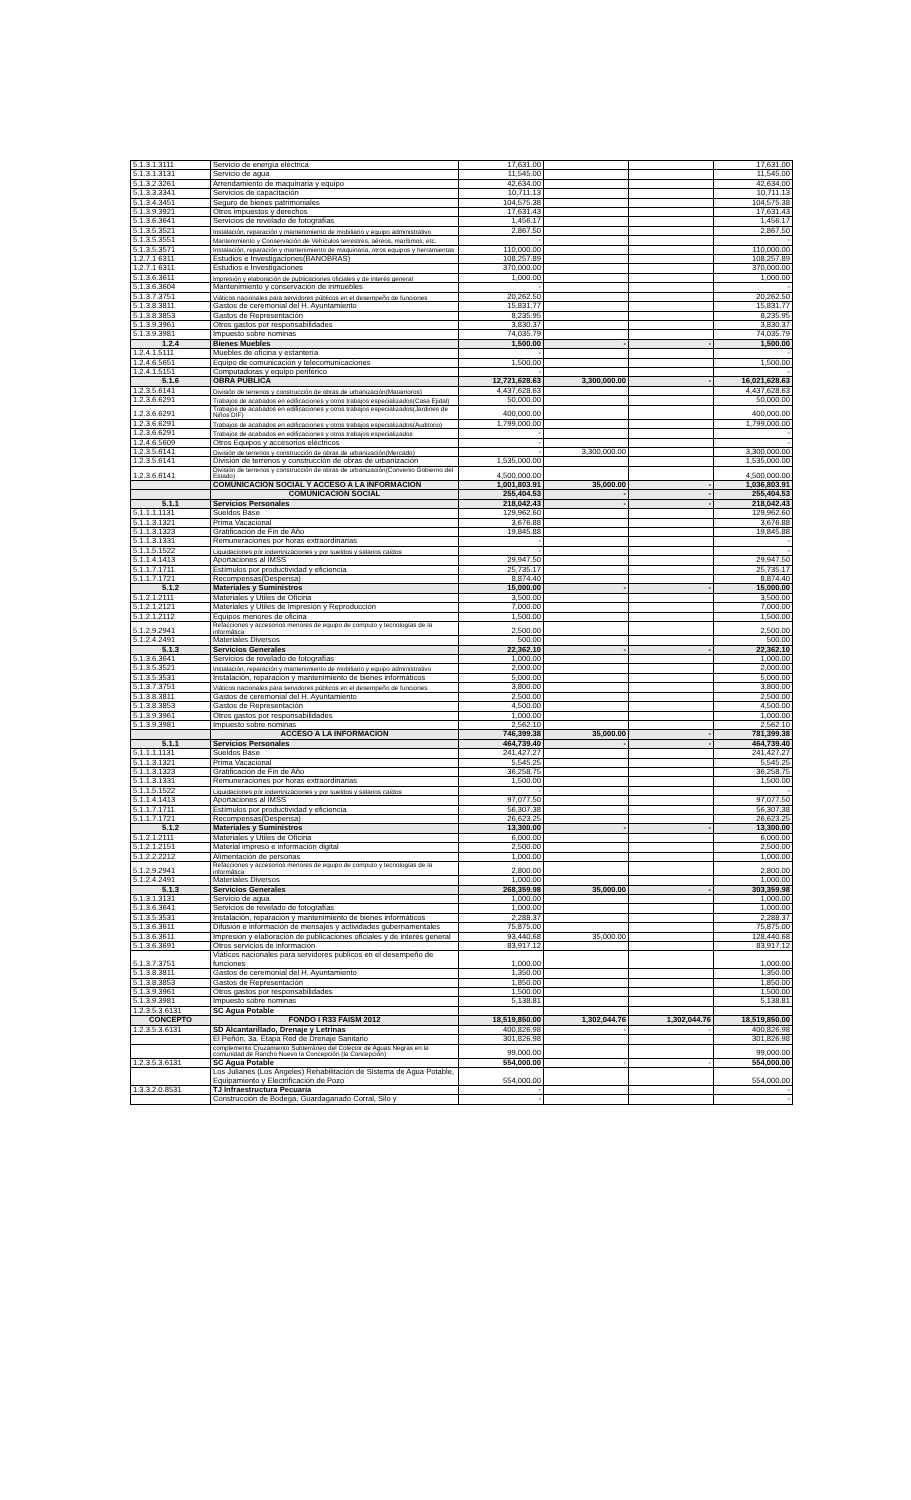| 5.1.3.1.3111 | Servicio de energía eléctrica | 17,631.00 | | | 17,631.00 |
| 5.1.3.1.3131 | Servicio de agua | 11,545.00 | | | 11,545.00 |
| 5.1.3.2.3261 | Arrendamiento de maquinaria y equipo | 42,634.00 | | | 42,634.00 |
| 5.1.3.3.3341 | Servicios de capacitación | 10,711.13 | | | 10,711.13 |
| 5.1.3.4.3451 | Seguro de bienes patrimoniales | 104,575.38 | | | 104,575.38 |
| 5.1.3.9.3921 | Otros impuestos y derechos | 17,631.43 | | | 17,631.43 |
| 5.1.3.6.3641 | Servicios de revelado de fotografías | 1,456.17 | | | 1,456.17 |
| 5.1.3.5.3521 | Instalación, reparación y mantenimiento de mobiliario y equipo administrativo | 2,867.50 | | | 2,867.50 |
| 5.1.3.5.3551 | Mantenimiento y Conservación de Vehículos terrestres, aéreos, marítimos, etc. | - | | | - |
| 5.1.3.5.3571 | Instalación, reparación y mantenimiento de maquinaria, otros equipos y herramientas | 110,000.00 | | | 110,000.00 |
| 1.2.7.1 6311 | Estudios e Investigaciones(BANOBRAS) | 108,257.89 | | | 108,257.89 |
| 1.2.7.1 6311 | Estudios e Investigaciones | 370,000.00 | | | 370,000.00 |
| 5.1.3.6.3611 | Impresión y elaboración de publicaciones oficiales y de interés general | 1,000.00 | | | 1,000.00 |
| 5.1.3.6.3604 | Mantenimiento y conservación de inmuebles | - | | | - |
| 5.1.3.7.3751 | Viáticos nacionales para servidores públicos en el desempeño de funciones | 20,262.50 | | | 20,262.50 |
| 5.1.3.8.3811 | Gastos de ceremonial del H. Ayuntamiento | 15,831.77 | | | 15,831.77 |
| 5.1.3.8.3853 | Gastos de Representación | 8,235.95 | | | 8,235.95 |
| 5.1.3.9.3961 | Otros gastos por responsabilidades | 3,830.37 | | | 3,830.37 |
| 5.1.3.9.3981 | Impuesto sobre nominas | 74,035.79 | | | 74,035.79 |
| 1.2.4 | Bienes Muebles | 1,500.00 | - | - | 1,500.00 |
| 1.2.4.1.5111 | Muebles de oficina y estantería | - | | | - |
| 1.2.4.6.5651 | Equipo de comunicación y telecomunicaciones | 1,500.00 | | | 1,500.00 |
| 1.2.4.1.5151 | Computadoras y equipo periférico | - | | | - |
| 5.1.6 | OBRA PUBLICA | 12,721,628.63 | 3,300,000.00 | - | 16,021,628.63 |
| 1.2.3.5.6141 | División de terrenos y construcción de obras de urbanización(Matamoros) | 4,437,628.63 | | | 4,437,628.63 |
| 1.2.3.6.6291 | Trabajos de acabados en edificaciones y otros trabajos especializados(Casa Ejidal) | 50,000.00 | | | 50,000.00 |
| 1.2.3.6.6291 | Trabajos de acabados en edificaciones y otros trabajos especializados(Jardines de Niños DIF) | 400,000.00 | | | 400,000.00 |
| 1.2.3.6.6291 | Trabajos de acabados en edificaciones y otros trabajos especializados(Auditorio) | 1,799,000.00 | | | 1,799,000.00 |
| 1.2.3.6.6291 | Trabajos de acabados en edificaciones y otros trabajos especializados | - | | | - |
| 1.2.4.6.5609 | Otros Equipos y accesorios eléctricos | - | | | - |
| 1.2.3.5.6141 | División de terrenos y construcción de obras de urbanización(Mercado) | - | 3,300,000.00 | | 3,300,000.00 |
| 1.2.3.5.6141 | División de terrenos y construcción de obras de urbanización | 1,535,000.00 | | | 1,535,000.00 |
| 1.2.3.6.6141 | División de terrenos y construcción de obras de urbanización(Convenio Gobierno del Estado) | 4,500,000.00 | | | 4,500,000.00 |
| | COMUNICACIÓN SOCIAL Y ACCESO A LA INFORMACIÓN | 1,001,803.91 | 35,000.00 | - | 1,036,803.91 |
| | COMUNICACIÓN SOCIAL | 255,404.53 | - | - | 255,404.53 |
| 5.1.1 | Servicios Personales | 218,042.43 | - | - | 218,042.43 |
| 5.1.1.1.1131 | Sueldos Base | 129,962.60 | | | 129,962.60 |
| 5.1.1.3.1321 | Prima Vacacional | 3,676.88 | | | 3,676.88 |
| 5.1.1.3.1323 | Gratificación de Fin de Año | 19,845.88 | | | 19,845.88 |
| 5.1.1.3.1331 | Remuneraciones por horas extraordinarias | - | | | - |
| 5.1.1.5.1522 | Liquidaciones por indemnizaciones y por sueldos y salarios caídos | - | | | - |
| 5.1.1.4.1413 | Aportaciones al IMSS | 29,947.50 | | | 29,947.50 |
| 5.1.1.7.1711 | Estímulos por productividad y eficiencia | 25,735.17 | | | 25,735.17 |
| 5.1.1.7.1721 | Recompensas(Despensa) | 8,874.40 | | | 8,874.40 |
| 5.1.2 | Materiales y Suministros | 15,000.00 | - | - | 15,000.00 |
| 5.1.2.1.2111 | Materiales y Útiles de Oficina | 3,500.00 | | | 3,500.00 |
| 5.1.2.1.2121 | Materiales y Útiles de Impresión y Reproducción | 7,000.00 | | | 7,000.00 |
| 5.1.2.1.2112 | Equipos menores de oficina | 1,500.00 | | | 1,500.00 |
| 5.1.2.9.2941 | Refacciones y accesorios menores de equipo de computo y tecnologías de la informática | 2,500.00 | | | 2,500.00 |
| 5.1.2.4.2491 | Materiales Diversos | 500.00 | | | 500.00 |
| 5.1.3 | Servicios Generales | 22,362.10 | - | - | 22,362.10 |
| 5.1.3.6.3641 | Servicios de revelado de fotografías | 1,000.00 | | | 1,000.00 |
| 5.1.3.5.3521 | Instalación, reparación y mantenimiento de mobiliario y equipo administrativo | 2,000.00 | | | 2,000.00 |
| 5.1.3.5.3531 | Instalación, reparación y mantenimiento de bienes informáticos | 5,000.00 | | | 5,000.00 |
| 5.1.3.7.3751 | Viáticos nacionales para servidores públicos en el desempeño de funciones | 3,800.00 | | | 3,800.00 |
| 5.1.3.8.3811 | Gastos de ceremonial del H. Ayuntamiento | 2,500.00 | | | 2,500.00 |
| 5.1.3.8.3853 | Gastos de Representación | 4,500.00 | | | 4,500.00 |
| 5.1.3.9.3961 | Otros gastos por responsabilidades | 1,000.00 | | | 1,000.00 |
| 5.1.3.9.3981 | Impuesto sobre nominas | 2,562.10 | | | 2,562.10 |
| | ACCESO A LA INFORMACIÓN | 746,399.38 | 35,000.00 | - | 781,399.38 |
| 5.1.1 | Servicios Personales | 464,739.40 | - | - | 464,739.40 |
| 5.1.1.1.1131 | Sueldos Base | 241,427.27 | | | 241,427.27 |
| 5.1.1.3.1321 | Prima Vacacional | 5,545.25 | | | 5,545.25 |
| 5.1.1.3.1323 | Gratificación de Fin de Año | 36,258.75 | | | 36,258.75 |
| 5.1.1.3.1331 | Remuneraciones por horas extraordinarias | 1,500.00 | | | 1,500.00 |
| 5.1.1.5.1522 | Liquidaciones por indemnizaciones y por sueldos y salarios caídos | - | | | - |
| 5.1.1.4.1413 | Aportaciones al IMSS | 97,077.50 | | | 97,077.50 |
| 5.1.1.7.1711 | Estímulos por productividad y eficiencia | 56,307.38 | | | 56,307.38 |
| 5.1.1.7.1721 | Recompensas(Despensa) | 26,623.25 | | | 26,623.25 |
| 5.1.2 | Materiales y Suministros | 13,300.00 | - | - | 13,300.00 |
| 5.1.2.1.2111 | Materiales y Útiles de Oficina | 6,000.00 | | | 6,000.00 |
| 5.1.2.1.2151 | Material impreso e información digital | 2,500.00 | | | 2,500.00 |
| 5.1.2.2.2212 | Alimentación de personas | 1,000.00 | | | 1,000.00 |
| 5.1.2.9.2941 | Refacciones y accesorios menores de equipo de computo y tecnologías de la informática | 2,800.00 | | | 2,800.00 |
| 5.1.2.4.2491 | Materiales Diversos | 1,000.00 | | | 1,000.00 |
| 5.1.3 | Servicios Generales | 268,359.98 | 35,000.00 | - | 303,359.98 |
| 5.1.3.1.3131 | Servicio de agua | 1,000.00 | | | 1,000.00 |
| 5.1.3.6.3641 | Servicios de revelado de fotografías | 1,000.00 | | | 1,000.00 |
| 5.1.3.5.3531 | Instalación, reparación y mantenimiento de bienes informáticos | 2,288.37 | | | 2,288.37 |
| 5.1.3.6.3611 | Difusión e información de mensajes y actividades gubernamentales | 75,875.00 | | | 75,875.00 |
| 5.1.3.6.3611 | Impresión y elaboración de publicaciones oficiales y de interés general | 93,440.68 | 35,000.00 | | 128,440.68 |
| 5.1.3.6.3691 | Otros servicios de información | 83,917.12 | | | 83,917.12 |
| 5.1.3.7.3751 | Viáticos nacionales para servidores públicos en el desempeño de funciones | 1,000.00 | | | 1,000.00 |
| 5.1.3.8.3811 | Gastos de ceremonial del H. Ayuntamiento | 1,350.00 | | | 1,350.00 |
| 5.1.3.8.3853 | Gastos de Representación | 1,850.00 | | | 1,850.00 |
| 5.1.3.9.3961 | Otros gastos por responsabilidades | 1,500.00 | | | 1,500.00 |
| 5.1.3.9.3981 | Impuesto sobre nominas | 5,138.81 | | | 5,138.81 |
| 1.2.3.5.3.6131 | SC Agua Potable | | | | |
| CONCEPTO | FONDO I R33 FAISM 2012 | 18,519,850.00 | 1,302,044.76 | 1,302,044.76 | 18,519,850.00 |
| 1.2.3.5.3.6131 | SD Alcantarillado, Drenaje y Letrinas | 400,826.98 | - | - | 400,826.98 |
| | El Peñón, 3a. Etapa Red de Drenaje Sanitario | 301,826.98 | | | 301,826.98 |
| | complemento Cruzamiento Subterráneo del Colector de Aguas Negras en la comunidad de Rancho Nuevo la Concepción (la Concepción) | 99,000.00 | | | 99,000.00 |
| 1.2.3.5.3.6131 | SC Agua Potable | 554,000.00 | - | - | 554,000.00 |
| | Los Julianes (Los Ángeles) Rehabilitación de Sistema de Agua Potable, Equipamiento y Electrificación de Pozo | 554,000.00 | | | 554,000.00 |
| 1.3.3.2.0.8531 | TJ Infraestructura Pecuaria | - | | | - |
| | Construcción de Bodega, Guardaganado Corral, Silo y | - | | | - |